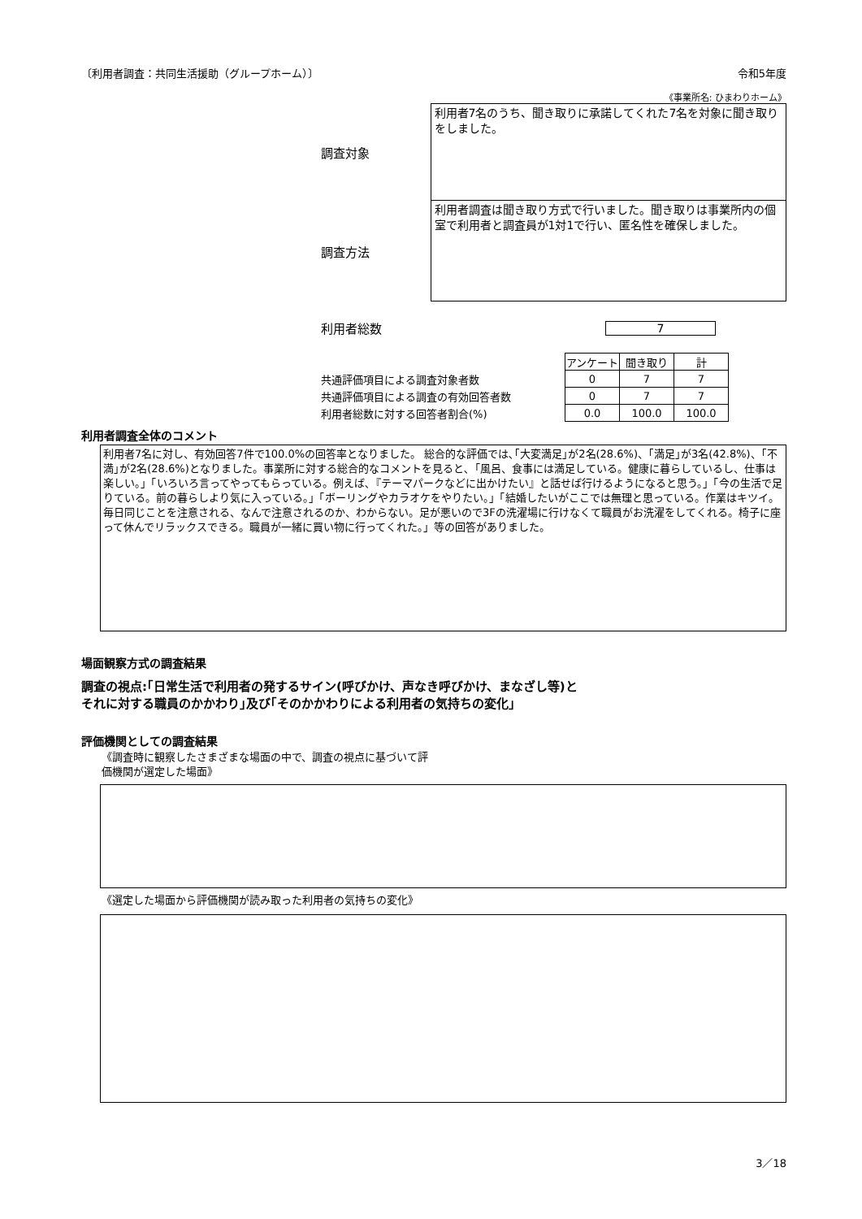〔利用者調査：共同生活援助（グループホーム）〕 令和5年度
《事業所名: ひまわりホーム》
調査対象
利用者7名のうち、聞き取りに承諾してくれた7名を対象に聞き取りをしました。
調査方法
利用者調査は聞き取り方式で行いました。聞き取りは事業所内の個室で利用者と調査員が1対1で行い、匿名性を確保しました。
利用者総数 7
| | アンケート | 聞き取り | 計 |
| 共通評価項目による調査対象者数 | 0 | 7 | 7 |
| 共通評価項目による調査の有効回答者数 | 0 | 7 | 7 |
| 利用者総数に対する回答者割合(%) | 0.0 | 100.0 | 100.0 |
利用者調査全体のコメント
利用者7名に対し、有効回答7件で100.0%の回答率となりました。 総合的な評価では､｢大変満足｣が2名(28.6%)、｢満足｣が3名(42.8%)、｢不満｣が2名(28.6%)となりました。事業所に対する総合的なコメントを見ると､「風呂、食事には満足している。健康に暮らしているし、仕事は楽しい。」「いろいろ言ってやってもらっている。例えば､『テーマパークなどに出かけたい』と話せば行けるようになると思う。」「今の生活で足りている。前の暮らしより気に入っている。」「ボーリングやカラオケをやりたい。」「結婚したいがここでは無理と思っている。作業はキツイ。毎日同じことを注意される、なんで注意されるのか、わからない。足が悪いので3Fの洗濯場に行けなくて職員がお洗濯をしてくれる。椅子に座って休んでリラックスできる。職員が一緒に買い物に行ってくれた。」等の回答がありました。
場面観察方式の調査結果
調査の視点:｢日常生活で利用者の発するサイン(呼びかけ、声なき呼びかけ、まなざし等)と
それに対する職員のかかわり｣及び｢そのかかわりによる利用者の気持ちの変化｣
評価機関としての調査結果
《調査時に観察したさまざまな場面の中で、調査の視点に基づいて評
価機関が選定した場面》
《選定した場面から評価機関が読み取った利用者の気持ちの変化》
3／18